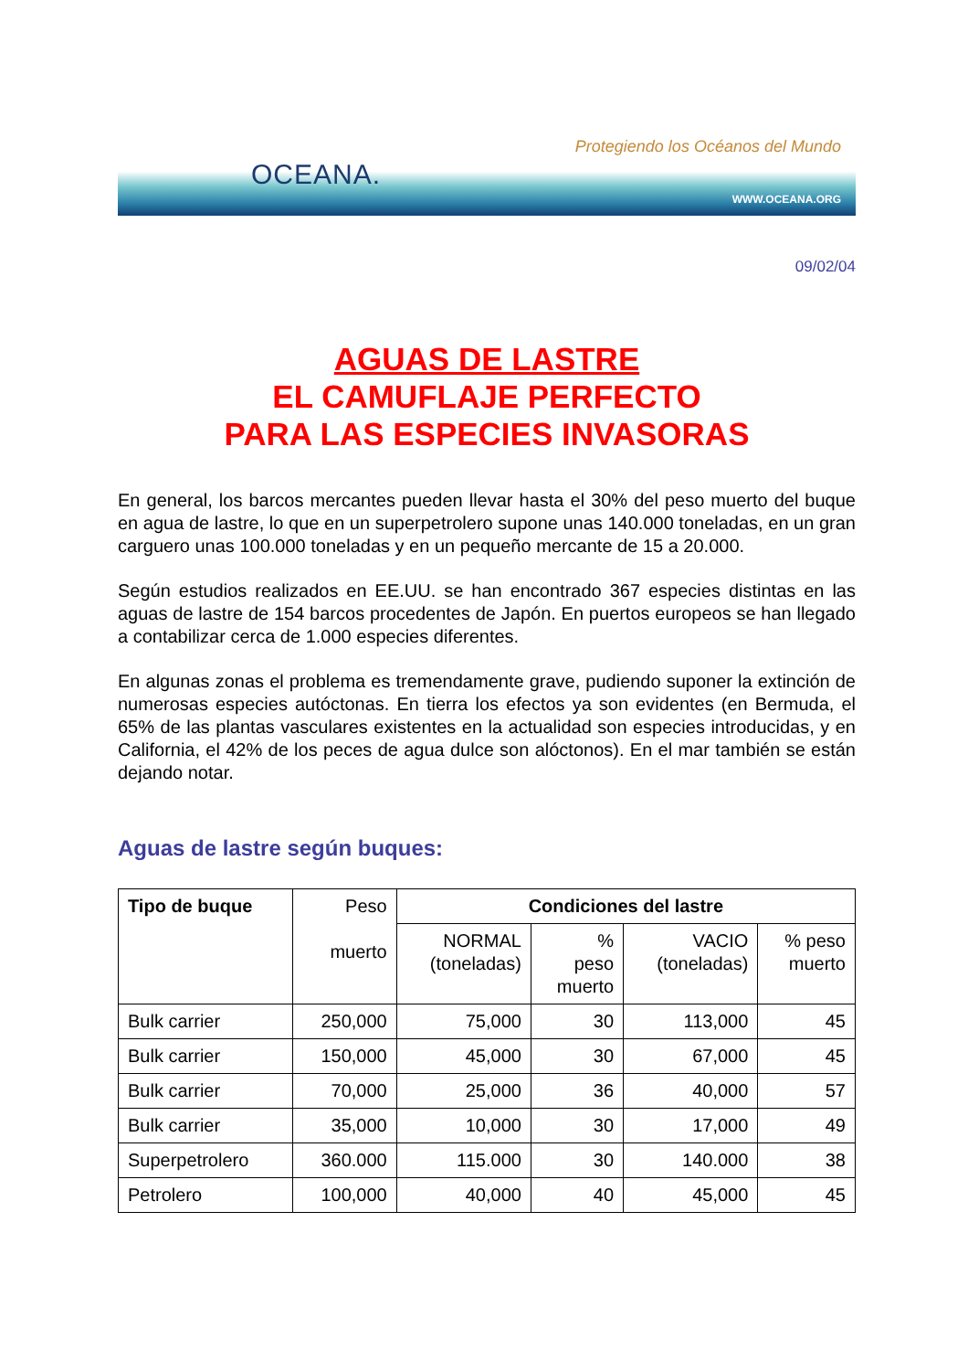OCEANA.
Protegiendo los Océanos del Mundo
WWW.OCEANA.ORG
09/02/04
AGUAS DE LASTRE
EL CAMUFLAJE PERFECTO
PARA LAS ESPECIES INVASORAS
En general, los barcos mercantes pueden llevar hasta el 30% del peso muerto del buque en agua de lastre, lo que en un superpetrolero supone unas 140.000 toneladas, en un gran carguero unas 100.000 toneladas y en un pequeño mercante de 15 a 20.000.
Según estudios realizados en EE.UU. se han encontrado 367 especies distintas en las aguas de lastre de 154 barcos procedentes de Japón. En puertos europeos se han llegado a contabilizar cerca de 1.000 especies diferentes.
En algunas zonas el problema es tremendamente grave, pudiendo suponer la extinción de numerosas especies autóctonas. En tierra los efectos ya son evidentes (en Bermuda, el 65% de las plantas vasculares existentes en la actualidad son especies introducidas, y en California, el 42% de los peces de agua dulce son alóctonos). En el mar también se están dejando notar.
Aguas de lastre según buques:
| Tipo de buque | Peso muerto | Condiciones del lastre | | | |
| | | NORMAL (toneladas) | % peso muerto | VACIO (toneladas) | % peso muerto |
| Bulk carrier | 250,000 | 75,000 | 30 | 113,000 | 45 |
| Bulk carrier | 150,000 | 45,000 | 30 | 67,000 | 45 |
| Bulk carrier | 70,000 | 25,000 | 36 | 40,000 | 57 |
| Bulk carrier | 35,000 | 10,000 | 30 | 17,000 | 49 |
| Superpetrolero | 360.000 | 115.000 | 30 | 140.000 | 38 |
| Petrolero | 100,000 | 40,000 | 40 | 45,000 | 45 |